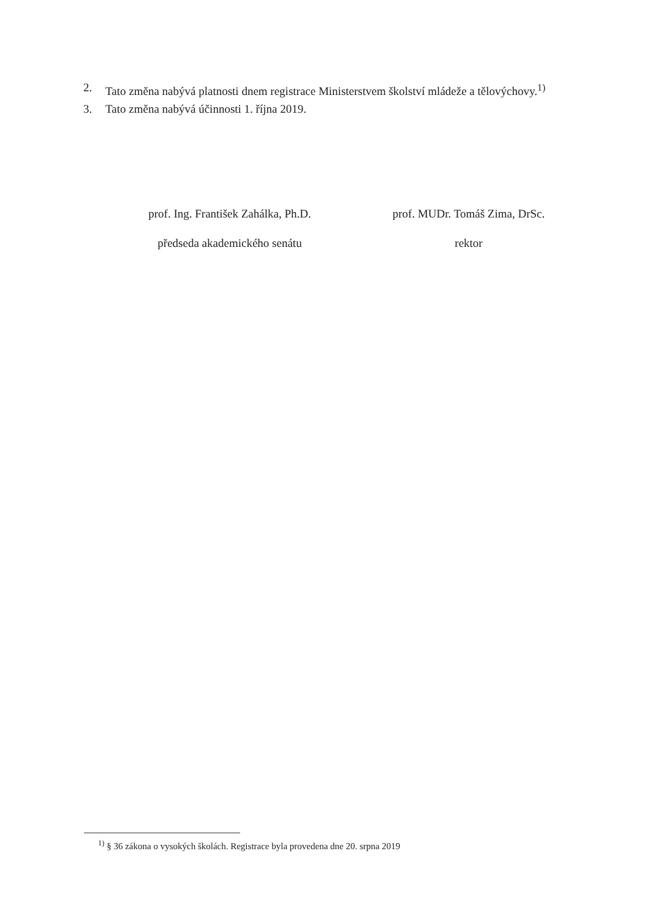2. Tato změna nabývá platnosti dnem registrace Ministerstvem školství mládeže a tělovýchovy.<sup>1)</sup>
3. Tato změna nabývá účinnosti 1. října 2019.
prof. Ing. František Zahálka, Ph.D.
předseda akademického senátu
prof. MUDr. Tomáš Zima, DrSc.
rektor
<sup>1)</sup> § 36 zákona o vysokých školách. Registrace byla provedena dne 20. srpna 2019